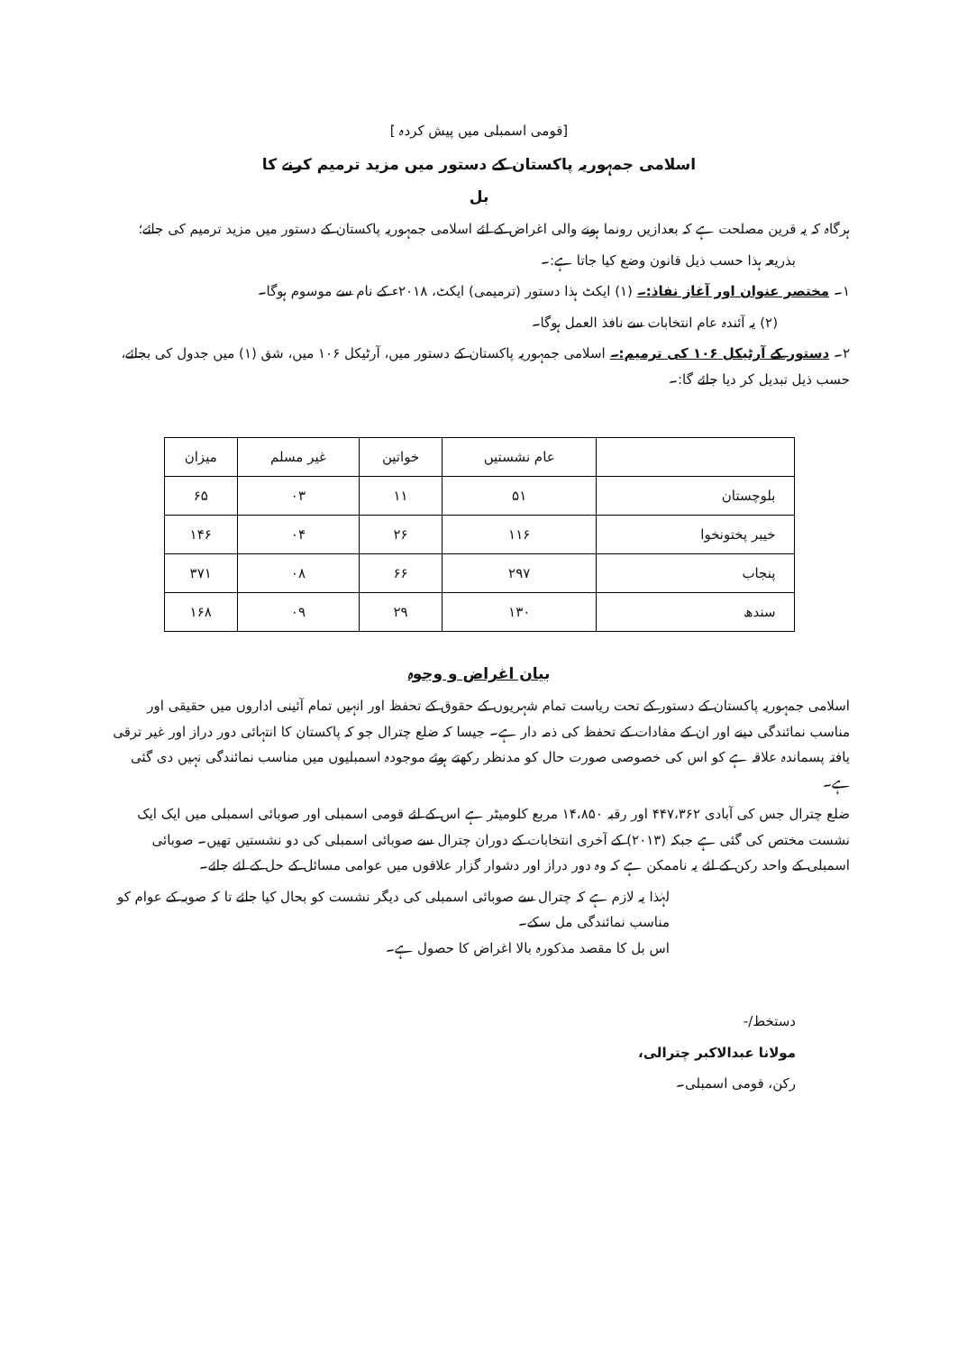[قومی اسمبلی میں پیش کردہ ]
اسلامی جمہوریہ پاکستان کے دستور میں مزید ترمیم کرنے کا
بل
ہرگاہ کہ یہ قرین مصلحت ہے کہ بعدازیں رونما ہونے والی اغراض کے لئے اسلامی جمہوریہ پاکستان کے دستور میں مزید ترمیم کی جائے؛
بذریعہ ہذا حسب ذیل قانون وضع کیا جاتا ہے:۔
۱۔ مختصر عنوان اور آغاز نفاذ:۔ (۱) ایکٹ ہذا دستور (ترمیمی) ایکٹ، ۲۰۱۸ء کے نام سے موسوم ہوگا۔
(۲) یہ آئندہ عام انتخابات سے نافذ العمل ہوگا۔
۲۔ دستور کے آرٹیکل ۱۰۶ کی ترمیم:۔ اسلامی جمہوریہ پاکستان کے دستور میں، آرٹیکل ۱۰۶ میں، شق (۱) میں جدول کی بجائے، حسب ذیل تبدیل کر دیا جائے گا:۔
| | عام نشستیں | خواتین | غیر مسلم | میزان |
| --- | --- | --- | --- | --- |
| بلوچستان | ۵۱ | ۱۱ | ۰۳ | ۶۵ |
| خیبر پختونخوا | ۱۱۶ | ۲۶ | ۰۴ | ۱۴۶ |
| پنجاب | ۲۹۷ | ۶۶ | ۰۸ | ۳۷۱ |
| سندھ | ۱۳۰ | ۲۹ | ۰۹ | ۱۶۸ |
بیان اغراض و وجوہ
اسلامی جمہوریہ پاکستان کے دستور کے تحت ریاست تمام شہریوں کے حقوق کے تحفظ اور انہیں تمام آئینی اداروں میں حقیقی اور مناسب نمائندگی دینے اور ان کے مفادات کے تحفظ کی ذمہ دار ہے۔ جیسا کہ ضلع چترال جو کہ پاکستان کا انتہائی دور دراز اور غیر ترقی یافتہ پسماندہ علاقہ ہے کو اس کی خصوصی صورت حال کو مدنظر رکھتے ہوئے موجودہ اسمبلیوں میں مناسب نمائندگی نہیں دی گئی ہے۔
ضلع چترال جس کی آبادی ۴۴۷،۳۶۲ اور رقبہ ۱۴،۸۵۰ مربع کلومیٹر ہے اس کے لئے قومی اسمبلی اور صوبائی اسمبلی میں ایک ایک نشست مختص کی گئی ہے جبکہ (۲۰۱۳) کے آخری انتخابات کے دوران چترال سے صوبائی اسمبلی کی دو نشستیں تھیں۔ صوبائی اسمبلی کے واحد رکن کے لئے یہ ناممکن ہے کہ وہ دور دراز اور دشوار گزار علاقوں میں عوامی مسائل کے حل کے لئے جائے۔
لہٰذا یہ لازم ہے کہ چترال سے صوبائی اسمبلی کی دیگر نشست کو بحال کیا جائے تا کہ صوبہ کے عوام کو مناسب نمائندگی مل سکے۔
اس بل کا مقصد مذکورہ بالا اغراض کا حصول ہے۔
دستخط/-
مولانا عبدالاکبر چترالی،
رکن، قومی اسمبلی۔